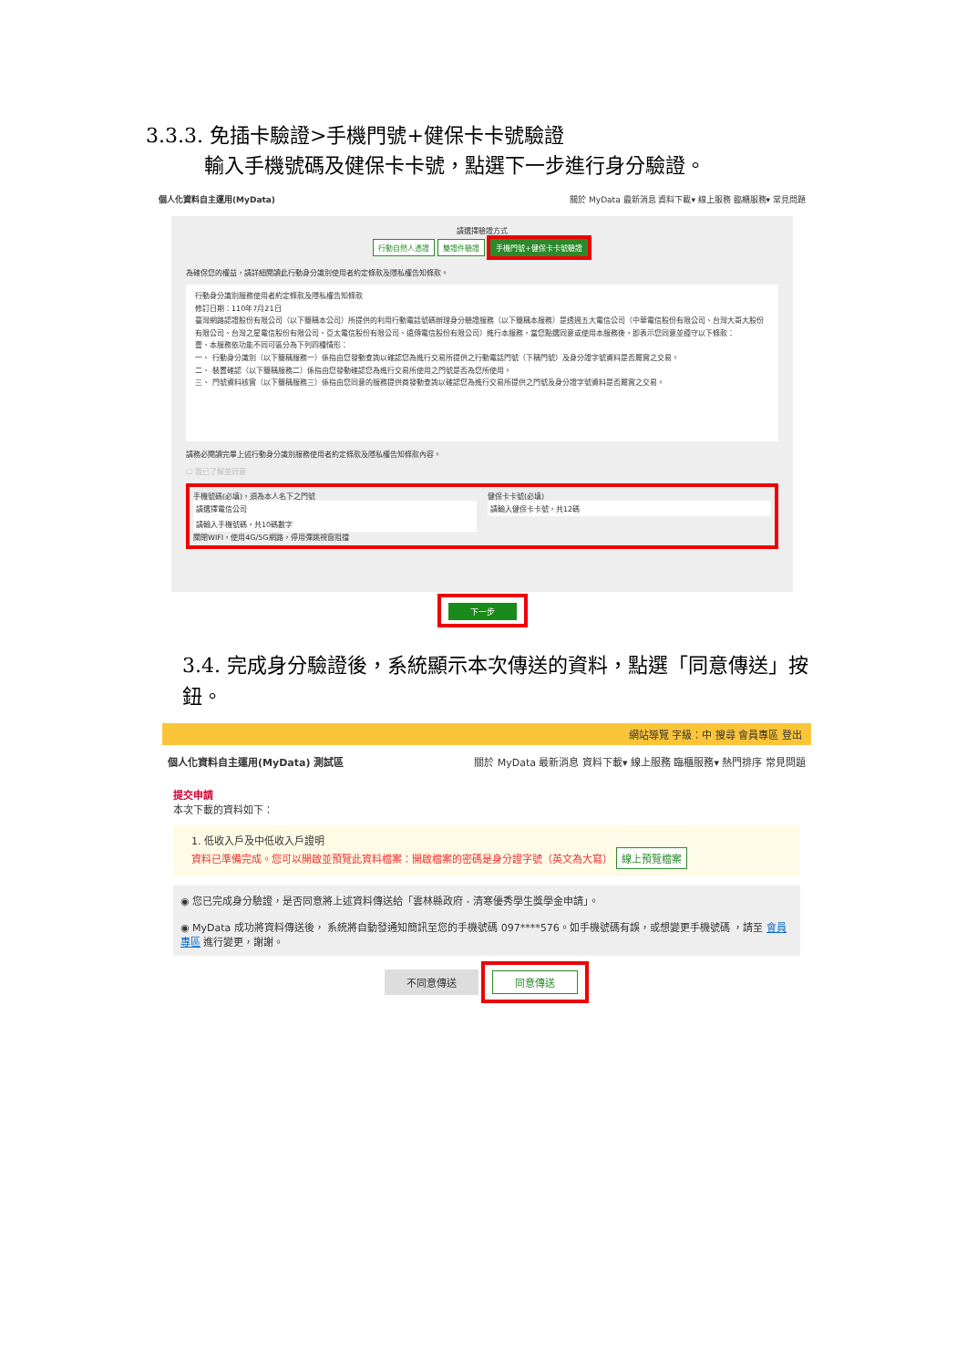3.3.3. 免插卡驗證>手機門號+健保卡卡號驗證
輸入手機號碼及健保卡卡號，點選下一步進行身分驗證。
個人化資料自主運用(MyData) 關於 MyData 最新消息 資料下載▾ 線上服務 臨櫃服務▾ 常見問題
請選擇驗證方式
行動自然人憑證 雙證件驗證 手機門號+健保卡卡號驗證
為確保您的權益，請詳細閱讀此行動身分識別使用者約定條款及隱私權告知條款。
行動身分識別服務使用者約定條款及隱私權告知條款
修訂日期：110年7月21日
臺灣網路認證股份有限公司（以下簡稱本公司）所提供的利用行動電話號碼辦理身分驗證服務（以下簡稱本服務）是透過五大電信公司（中華電信股份有限公司、台灣大哥大股份有限公司、台灣之星電信股份有限公司、亞太電信股份有限公司、遠傳電信股份有限公司）進行本服務，當您點選同意或使用本服務後，即表示您同意並遵守以下條款：
壹、本服務依功能不同可區分為下列四種情形：
一、 行動身分識別（以下簡稱服務一）係指由您發動查詢以確認您為進行交易所提供之行動電話門號（下稱門號）及身分證字號資料是否屬實之交易。
二、 裝置確認（以下簡稱服務二）係指由您發動確認您為進行交易所使用之門號是否為您所使用。
三、 門號資料核實（以下簡稱服務三）係指由您同意的服務提供商發動查詢以確認您為進行交易所提供之門號及身分證字號資料是否屬實之交易。
請務必閱讀完畢上述行動身分識別服務使用者約定條款及隱私權告知條款內容。
☐ 我已了解並同意
手機號碼(必填)，須為本人名下之門號
請選擇電信公司
請輸入手機號碼，共10碼數字
關閉WIFI，使用4G/5G網路，停用彈跳視窗阻擋
健保卡卡號(必填)
請輸入健保卡卡號，共12碼
下一步
3.4. 完成身分驗證後，系統顯示本次傳送的資料，點選「同意傳送」按鈕。
網站導覽 字級：中 搜尋 會員專區 登出
個人化資料自主運用(MyData) 測試區 關於 MyData 最新消息 資料下載▾ 線上服務 臨櫃服務▾ 熱門排序 常見問題
提交申請
本次下載的資料如下：
1. 低收入戶及中低收入戶證明
資料已準備完成。您可以開啟並預覽此資料檔案：開啟檔案的密碼是身分證字號（英文為大寫） 線上預覽檔案
◉ 您已完成身分驗證，是否同意將上述資料傳送給「雲林縣政府 - 清寒優秀學生獎學金申請」。
◉ MyData 成功將資料傳送後， 系統將自動發通知簡訊至您的手機號碼 097****576。如手機號碼有誤，或想變更手機號碼 ，請至 會員專區 進行變更，謝謝。
不同意傳送 同意傳送